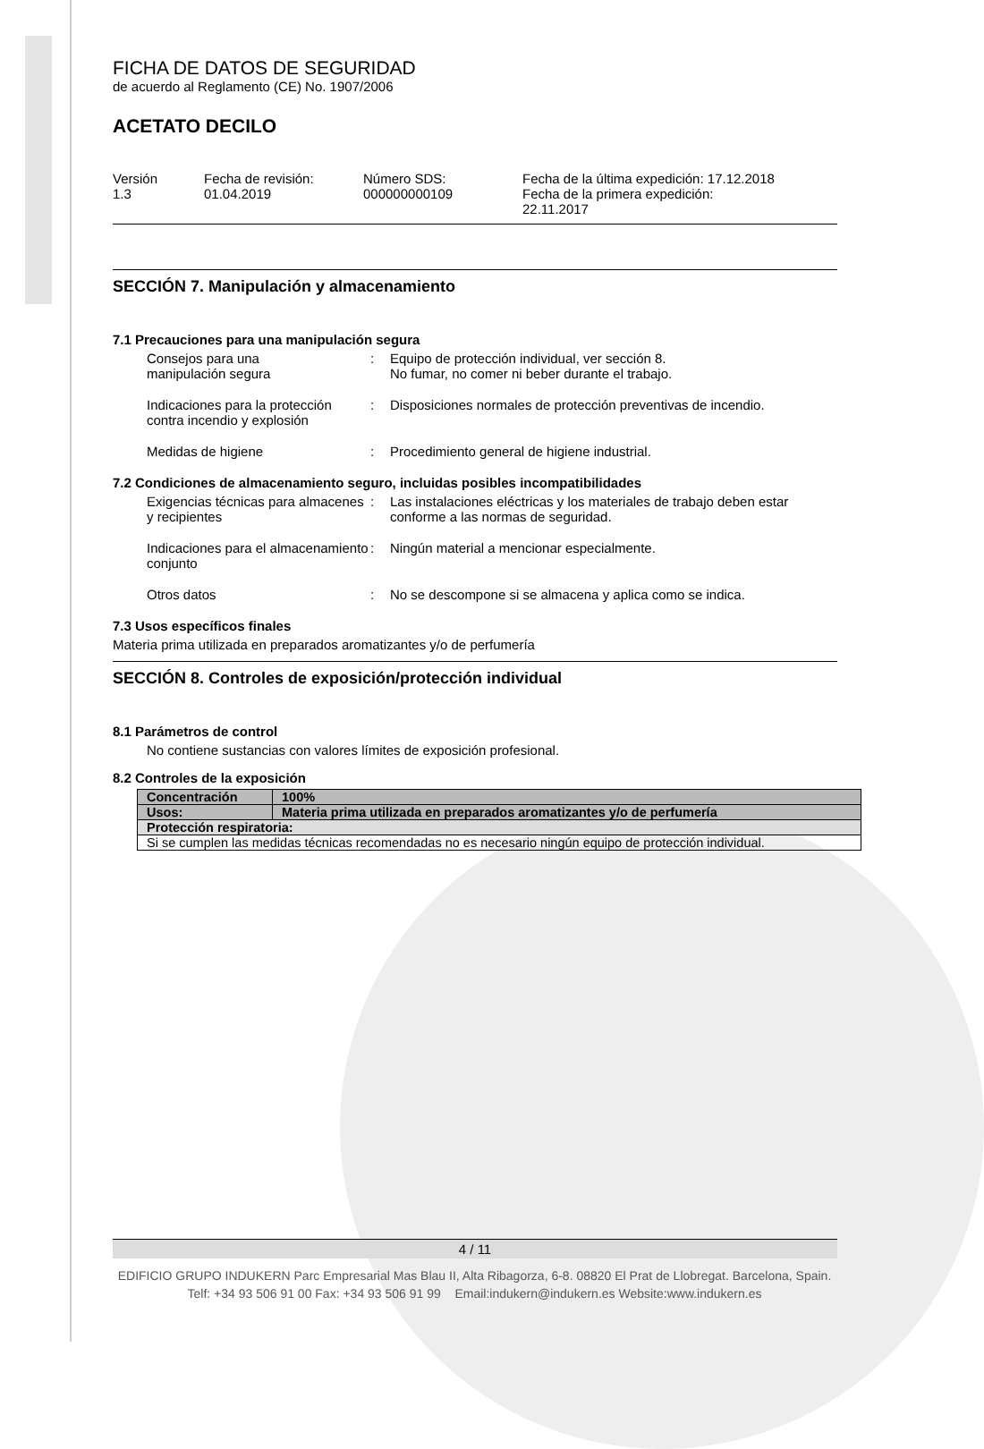FICHA DE DATOS DE SEGURIDAD
de acuerdo al Reglamento (CE) No. 1907/2006
ACETATO DECILO
Versión
1.3
Fecha de revisión:
01.04.2019
Número SDS:
000000000109
Fecha de la última expedición: 17.12.2018
Fecha de la primera expedición:
22.11.2017
SECCIÓN 7. Manipulación y almacenamiento
7.1 Precauciones para una manipulación segura
Consejos para una
manipulación segura
:
Equipo de protección individual, ver sección 8.
No fumar, no comer ni beber durante el trabajo.
Indicaciones para la protección contra incendio y explosión
:
Disposiciones normales de protección preventivas de incendio.
Medidas de higiene
:
Procedimiento general de higiene industrial.
7.2 Condiciones de almacenamiento seguro, incluidas posibles incompatibilidades
Exigencias técnicas para almacenes y recipientes
:
Las instalaciones eléctricas y los materiales de trabajo deben estar conforme a las normas de seguridad.
Indicaciones para el almacenamiento conjunto
:
Ningún material a mencionar especialmente.
Otros datos
:
No se descompone si se almacena y aplica como se indica.
7.3 Usos específicos finales
Materia prima utilizada en preparados aromatizantes y/o de perfumería
SECCIÓN 8. Controles de exposición/protección individual
8.1 Parámetros de control
No contiene sustancias con valores límites de exposición profesional.
8.2 Controles de la exposición
| Concentración | 100% |
| Usos: | Materia prima utilizada en preparados aromatizantes y/o de perfumería |
| Protección respiratoria: | |
| Si se cumplen las medidas técnicas recomendadas no es necesario ningún equipo de protección individual. | |
4 / 11
EDIFICIO GRUPO INDUKERN Parc Empresarial Mas Blau II, Alta Ribagorza, 6-8. 08820 El Prat de Llobregat. Barcelona, Spain.
Telf: +34 93 506 91 00 Fax: +34 93 506 91 99 Email:indukern@indukern.es Website:www.indukern.es